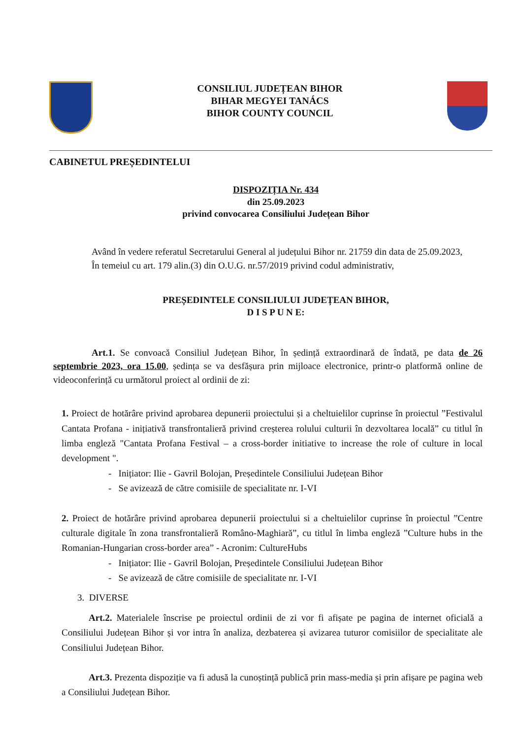CONSILIUL JUDEȚEAN BIHOR
BIHAR MEGYEI TANÁCS
BIHOR COUNTY COUNCIL
CABINETUL PREȘEDINTELUI
DISPOZIȚIA Nr. 434
din 25.09.2023
privind convocarea Consiliului Județean Bihor
Având în vedere referatul Secretarului General al județului Bihor nr. 21759 din data de 25.09.2023,
În temeiul cu art. 179 alin.(3) din O.U.G. nr.57/2019 privind codul administrativ,
PREȘEDINTELE CONSILIULUI JUDEȚEAN BIHOR,
D I S P U N E:
Art.1. Se convoacă Consiliul Județean Bihor, în ședință extraordinară de îndată, pe data de 26 septembrie 2023, ora 15.00, ședința se va desfășura prin mijloace electronice, printr-o platformă online de videoconferință cu următorul proiect al ordinii de zi:
1. Proiect de hotărâre privind aprobarea depunerii proiectului și a cheltuielilor cuprinse în proiectul ”Festivalul Cantata Profana - inițiativă transfrontalieră privind creșterea rolului culturii în dezvoltarea locală” cu titlul în limba engleză "Cantata Profana Festival – a cross-border initiative to increase the role of culture in local development ".
- Inițiator: Ilie - Gavril Bolojan, Președintele Consiliului Județean Bihor
- Se avizează de către comisiile de specialitate nr. I-VI
2. Proiect de hotărâre privind aprobarea depunerii proiectului si a cheltuielilor cuprinse în proiectul ”Centre culturale digitale în zona transfrontalieră Româno-Maghiară”, cu titlul în limba engleză ”Culture hubs in the Romanian-Hungarian cross-border area” - Acronim: CultureHubs
- Inițiator: Ilie - Gavril Bolojan, Președintele Consiliului Județean Bihor
- Se avizează de către comisiile de specialitate nr. I-VI
3. DIVERSE
Art.2. Materialele înscrise pe proiectul ordinii de zi vor fi afișate pe pagina de internet oficială a Consiliului Județean Bihor și vor intra în analiza, dezbaterea și avizarea tuturor comisiilor de specialitate ale Consiliului Județean Bihor.
Art.3. Prezenta dispoziție va fi adusă la cunoștință publică prin mass-media și prin afișare pe pagina web a Consiliului Județean Bihor.